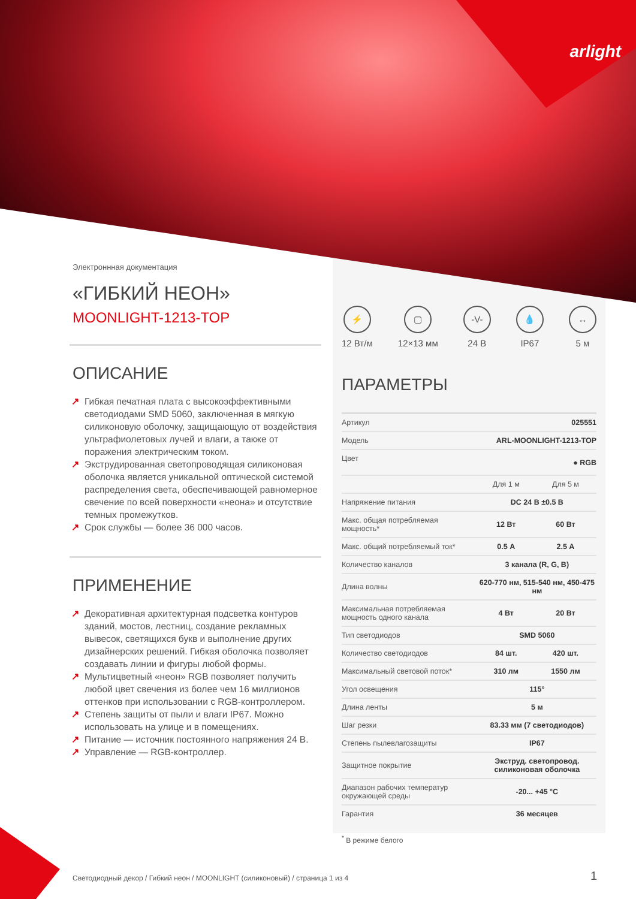arlight
Электроннная документация
«ГИБКИЙ НЕОН»
MOONLIGHT-1213-TOP
ОПИСАНИЕ
↗ Гибкая печатная плата с высокоэффективными светодиодами SMD 5060, заключенная в мягкую силиконовую оболочку, защищающую от воздействия ультрафиолетовых лучей и влаги, а также от поражения электрическим током.
↗ Экструдированная светопроводящая силиконовая оболочка является уникальной оптической системой распределения света, обеспечивающей равномерное свечение по всей поверхности «неона» и отсутствие темных промежутков.
↗ Срок службы — более 36 000 часов.
ПРИМЕНЕНИЕ
↗ Декоративная архитектурная подсветка контуров зданий, мостов, лестниц, создание рекламных вывесок, светящихся букв и выполнение других дизайнерских решений. Гибкая оболочка позволяет создавать линии и фигуры любой формы.
↗ Мультицветный «неон» RGB позволяет получить любой цвет свечения из более чем 16 миллионов оттенков при использовании с RGB-контроллером.
↗ Степень защиты от пыли и влаги IP67. Можно использовать на улице и в помещениях.
↗ Питание — источник постоянного напряжения 24 В.
↗ Управление — RGB-контроллер.
⚡
12 Вт/м
▢
12×13 мм
-V-
24 В
💧
IP67
↔
5 м
ПАРАМЕТРЫ
| Артикул | 025551 | |
| Модель | ARL-MOONLIGHT-1213-TOP | |
| Цвет | ● RGB | |
| | Для 1 м | Для 5 м |
| Напряжение питания | DC 24 В ±0.5 В | |
| Макс. общая потребляемая мощность* | 12 Вт | 60 Вт |
| Макс. общий потребляемый ток* | 0.5 А | 2.5 А |
| Количество каналов | 3 канала (R, G, B) | |
| Длина волны | 620-770 нм, 515-540 нм, 450-475 нм | |
| Максимальная потребляемая мощность одного канала | 4 Вт | 20 Вт |
| Тип светодиодов | SMD 5060 | |
| Количество светодиодов | 84 шт. | 420 шт. |
| Максимальный световой поток* | 310 лм | 1550 лм |
| Угол освещения | 115° | |
| Длина ленты | 5 м | |
| Шаг резки | 83.33 мм (7 светодиодов) | |
| Степень пылевлагозащиты | IP67 | |
| Защитное покрытие | Экструд. светопровод. силиконовая оболочка | |
| Диапазон рабочих температур окружающей среды | -20... +45 °C | |
| Гарантия | 36 месяцев | |
<sup>*</sup> В режиме белого
Светодиодный декор / Гибкий неон / MOONLIGHT (силиконовый) / страница 1 из 4
1